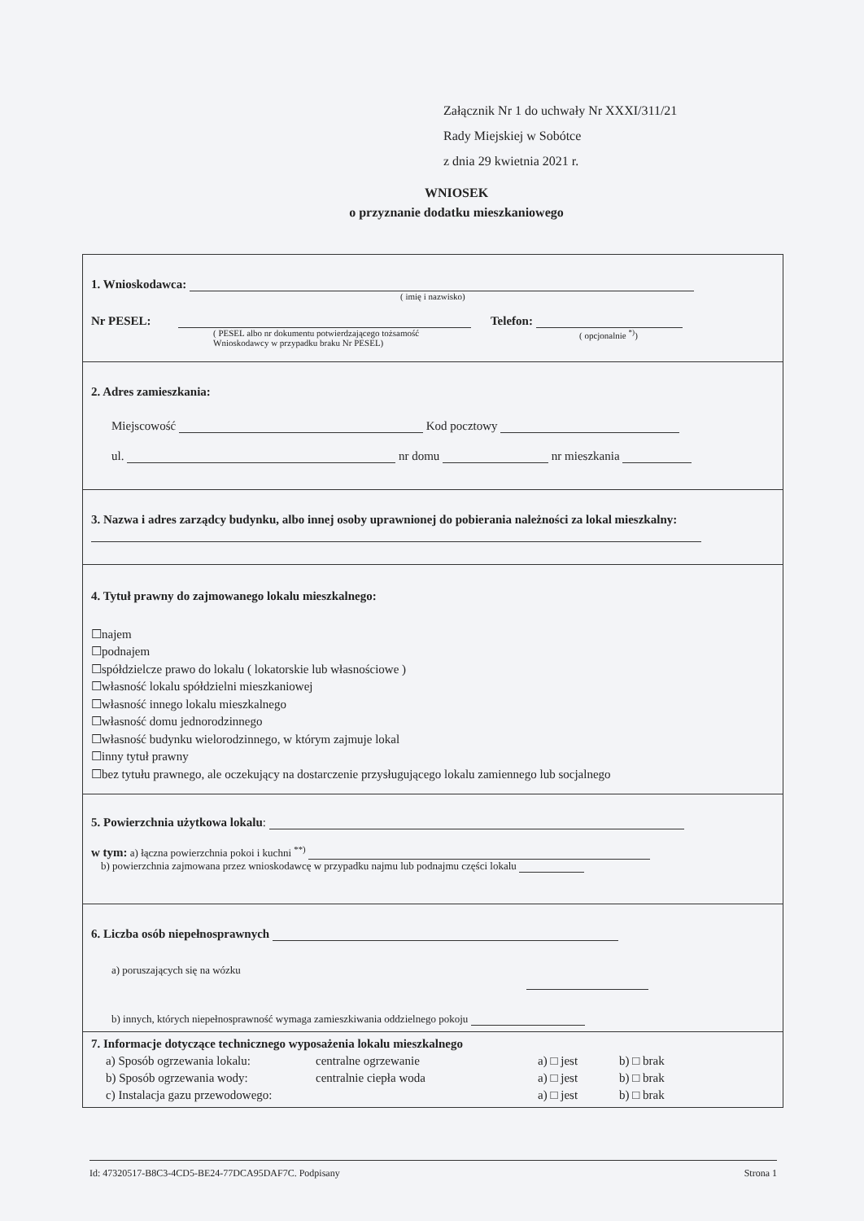Załącznik Nr 1 do uchwały Nr XXXI/311/21
Rady Miejskiej w Sobótce
z dnia 29 kwietnia 2021 r.
WNIOSEK
o przyznanie dodatku mieszkaniowego
1. Wnioskodawca:
( imię i nazwisko)
Nr PESEL: Telefon:
( PESEL albo nr dokumentu potwierdzającego tożsamość
Wnioskodawcy w przypadku braku Nr PESEL) ( opcjonalnie <sup>*)</sup>)
2. Adres zamieszkania:
Miejscowość Kod pocztowy
ul. nr domu nr mieszkania
3. Nazwa i adres zarządcy budynku, albo innej osoby uprawnionej do pobierania należności za lokal mieszkalny:
4. Tytuł prawny do zajmowanego lokalu mieszkalnego:
☐najem
☐podnajem
☐spółdzielcze prawo do lokalu ( lokatorskie lub własnościowe )
☐własność lokalu spółdzielni mieszkaniowej
☐własność innego lokalu mieszkalnego
☐własność domu jednorodzinnego
☐własność budynku wielorodzinnego, w którym zajmuje lokal
☐inny tytuł prawny
☐bez tytułu prawnego, ale oczekujący na dostarczenie przysługującego lokalu zamiennego lub socjalnego
5. Powierzchnia użytkowa lokalu:
w tym: a) łączna powierzchnia pokoi i kuchni <sup>**)</sup>
b) powierzchnia zajmowana przez wnioskodawcę w przypadku najmu lub podnajmu części lokalu
6. Liczba osób niepełnosprawnych
a) poruszających się na wózku
b) innych, których niepełnosprawność wymaga zamieszkiwania oddzielnego pokoju
7. Informacje dotyczące technicznego wyposażenia lokalu mieszkalnego
a) Sposób ogrzewania lokalu: centralne ogrzewanie a) □ jest b) □ brak
b) Sposób ogrzewania wody: centralnie ciepła woda a) □ jest b) □ brak
c) Instalacja gazu przewodowego: a) □ jest b) □ brak
Id: 47320517-B8C3-4CD5-BE24-77DCA95DAF7C. Podpisany Strona 1